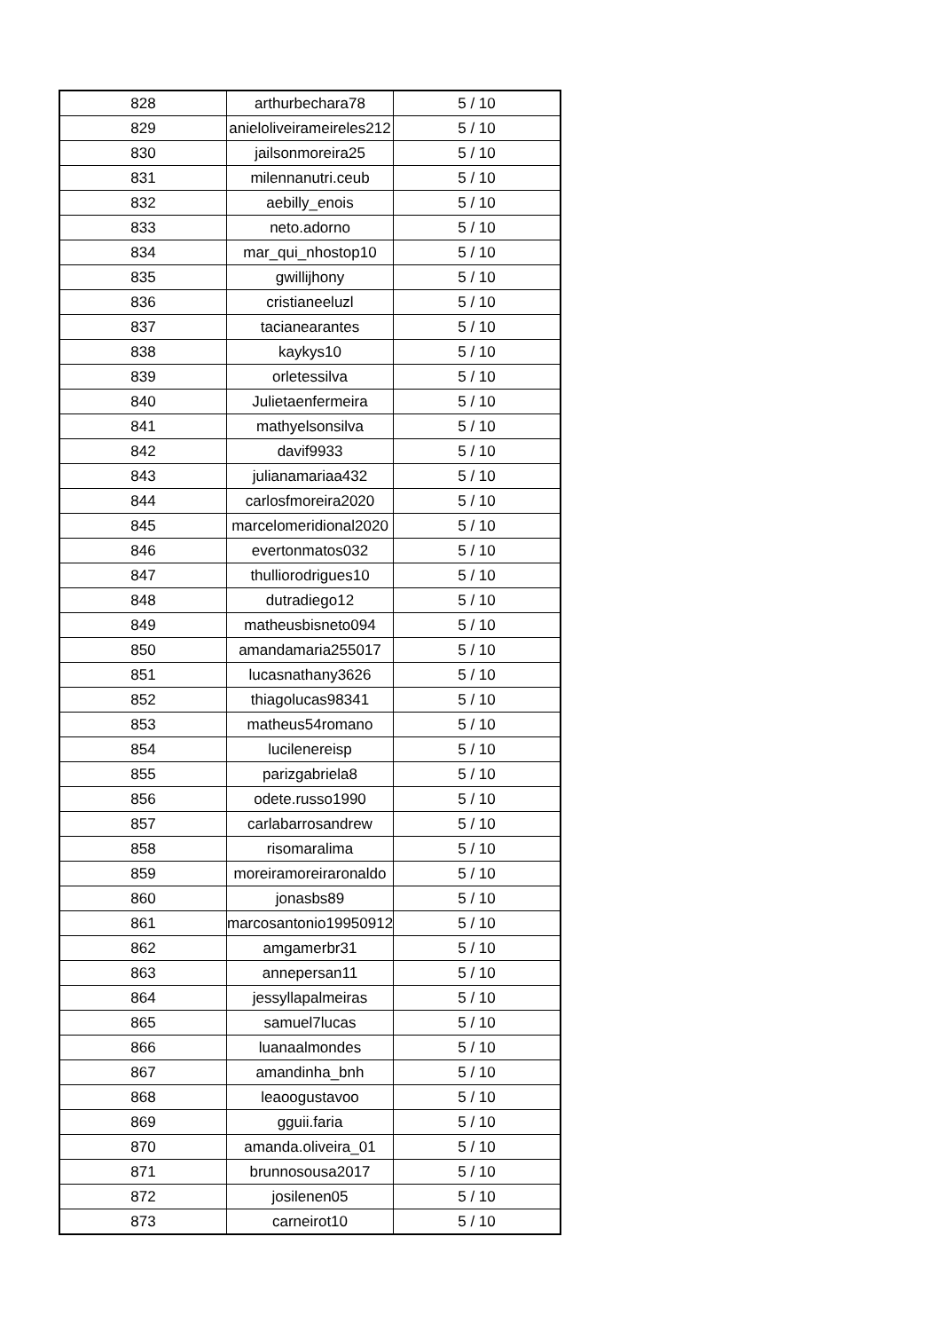| 828 | arthurbechara78 | 5 / 10 |
| 829 | anieloliveirameireles212 | 5 / 10 |
| 830 | jailsonmoreira25 | 5 / 10 |
| 831 | milennanutri.ceub | 5 / 10 |
| 832 | aebilly_enois | 5 / 10 |
| 833 | neto.adorno | 5 / 10 |
| 834 | mar_qui_nhostop10 | 5 / 10 |
| 835 | gwillijhony | 5 / 10 |
| 836 | cristianeeluzl | 5 / 10 |
| 837 | tacianearantes | 5 / 10 |
| 838 | kaykys10 | 5 / 10 |
| 839 | orletessilva | 5 / 10 |
| 840 | Julietaenfermeira | 5 / 10 |
| 841 | mathyelsonsilva | 5 / 10 |
| 842 | davif9933 | 5 / 10 |
| 843 | julianamariaa432 | 5 / 10 |
| 844 | carlosfmoreira2020 | 5 / 10 |
| 845 | marcelomeridional2020 | 5 / 10 |
| 846 | evertonmatos032 | 5 / 10 |
| 847 | thulliorodrigues10 | 5 / 10 |
| 848 | dutradiego12 | 5 / 10 |
| 849 | matheusbisneto094 | 5 / 10 |
| 850 | amandamaria255017 | 5 / 10 |
| 851 | lucasnathany3626 | 5 / 10 |
| 852 | thiagolucas98341 | 5 / 10 |
| 853 | matheus54romano | 5 / 10 |
| 854 | lucilenereisp | 5 / 10 |
| 855 | parizgabriela8 | 5 / 10 |
| 856 | odete.russo1990 | 5 / 10 |
| 857 | carlabarrosandrew | 5 / 10 |
| 858 | risomaralima | 5 / 10 |
| 859 | moreiramoreiraronaldo | 5 / 10 |
| 860 | jonasbs89 | 5 / 10 |
| 861 | marcosantonio19950912 | 5 / 10 |
| 862 | amgamerbr31 | 5 / 10 |
| 863 | annepersan11 | 5 / 10 |
| 864 | jessyllapalmeiras | 5 / 10 |
| 865 | samuel7lucas | 5 / 10 |
| 866 | luanaalmondes | 5 / 10 |
| 867 | amandinha_bnh | 5 / 10 |
| 868 | leaoogustavoo | 5 / 10 |
| 869 | gguii.faria | 5 / 10 |
| 870 | amanda.oliveira_01 | 5 / 10 |
| 871 | brunnosousa2017 | 5 / 10 |
| 872 | josilenen05 | 5 / 10 |
| 873 | carneirot10 | 5 / 10 |